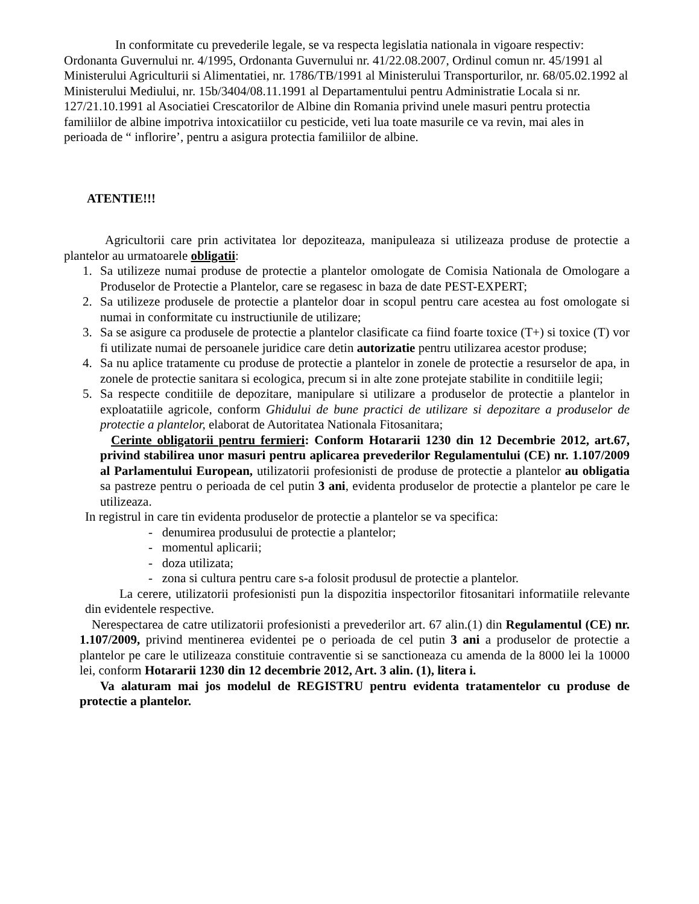In conformitate cu prevederile legale, se va respecta legislatia nationala in vigoare respectiv: Ordonanta Guvernului nr. 4/1995, Ordonanta Guvernului nr. 41/22.08.2007, Ordinul comun nr. 45/1991 al Ministerului Agriculturii si Alimentatiei, nr. 1786/TB/1991 al Ministerului Transporturilor, nr. 68/05.02.1992 al Ministerului Mediului, nr. 15b/3404/08.11.1991 al Departamentului pentru Administratie Locala si nr. 127/21.10.1991 al Asociatiei Crescatorilor de Albine din Romania privind unele masuri pentru protectia familiilor de albine impotriva intoxicatiilor cu pesticide, veti lua toate masurile ce va revin, mai ales in perioada de “ inflorire’, pentru a asigura protectia familiilor de albine.
ATENTIE!!!
Agricultorii care prin activitatea lor depoziteaza, manipuleaza si utilizeaza produse de protectie a plantelor au urmatoarele obligatii:
1. Sa utilizeze numai produse de protectie a plantelor omologate de Comisia Nationala de Omologare a Produselor de Protectie a Plantelor, care se regasesc in baza de date PEST-EXPERT;
2. Sa utilizeze produsele de protectie a plantelor doar in scopul pentru care acestea au fost omologate si numai in conformitate cu instructiunile de utilizare;
3. Sa se asigure ca produsele de protectie a plantelor clasificate ca fiind foarte toxice (T+) si toxice (T) vor fi utilizate numai de persoanele juridice care detin autorizatie pentru utilizarea acestor produse;
4. Sa nu aplice tratamente cu produse de protectie a plantelor in zonele de protectie a resurselor de apa, in zonele de protectie sanitara si ecologica, precum si in alte zone protejate stabilite in conditiile legii;
5. Sa respecte conditiile de depozitare, manipulare si utilizare a produselor de protectie a plantelor in exploatatiile agricole, conform Ghidului de bune practici de utilizare si depozitare a produselor de protectie a plantelor, elaborat de Autoritatea Nationala Fitosanitara;
Cerinte obligatorii pentru fermieri: Conform Hotararii 1230 din 12 Decembrie 2012, art.67, privind stabilirea unor masuri pentru aplicarea prevederilor Regulamentului (CE) nr. 1.107/2009 al Parlamentului European, utilizatorii profesionisti de produse de protectie a plantelor au obligatia sa pastreze pentru o perioada de cel putin 3 ani, evidenta produselor de protectie a plantelor pe care le utilizeaza.
In registrul in care tin evidenta produselor de protectie a plantelor se va specifica:
- denumirea produsului de protectie a plantelor;
- momentul aplicarii;
- doza utilizata;
- zona si cultura pentru care s-a folosit produsul de protectie a plantelor.
La cerere, utilizatorii profesionisti pun la dispozitia inspectorilor fitosanitari informatiile relevante din evidentele respective.
Nerespectarea de catre utilizatorii profesionisti a prevederilor art. 67 alin.(1) din Regulamentul (CE) nr. 1.107/2009, privind mentinerea evidentei pe o perioada de cel putin 3 ani a produselor de protectie a plantelor pe care le utilizeaza constituie contraventie si se sanctioneaza cu amenda de la 8000 lei la 10000 lei, conform Hotararii 1230 din 12 decembrie 2012, Art. 3 alin. (1), litera i.
Va alaturam mai jos modelul de REGISTRU pentru evidenta tratamentelor cu produse de protectie a plantelor.